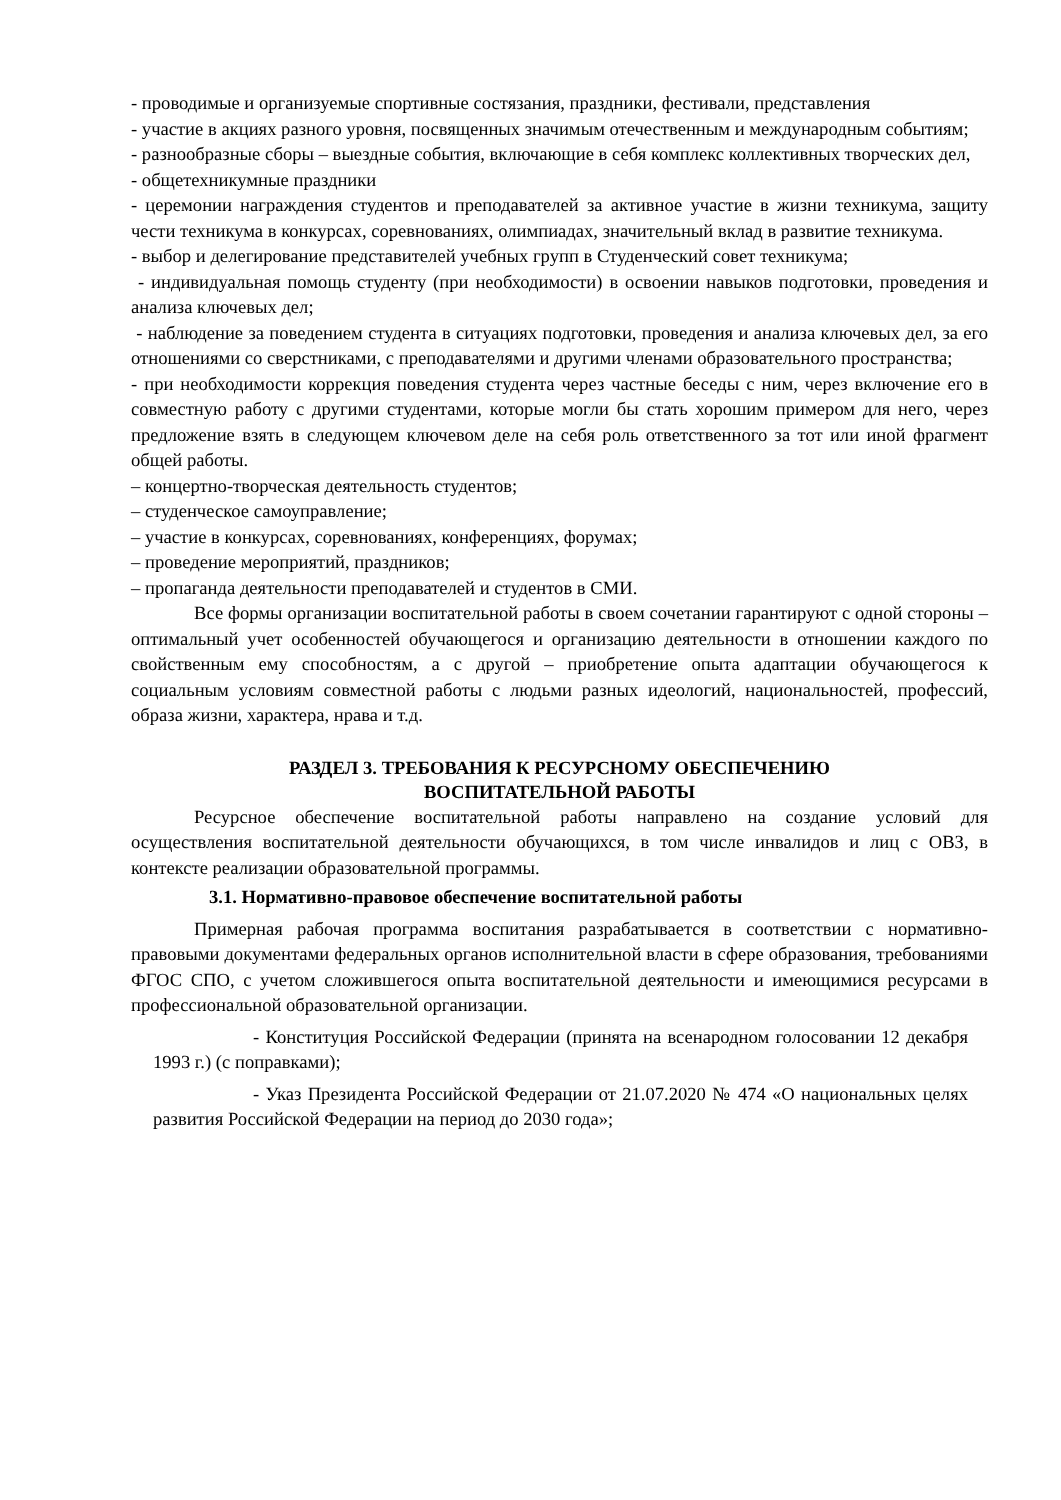- проводимые и организуемые спортивные состязания, праздники, фестивали, представления
- участие в акциях разного уровня, посвященных значимым отечественным и международным событиям;
- разнообразные сборы – выездные события, включающие в себя комплекс коллективных творческих дел,
- общетехникумные праздники
- церемонии награждения студентов и преподавателей за активное участие в жизни техникума, защиту чести техникума в конкурсах, соревнованиях, олимпиадах, значительный вклад в развитие техникума.
- выбор и делегирование представителей учебных групп в Студенческий совет техникума;
- индивидуальная помощь студенту (при необходимости) в освоении навыков подготовки, проведения и анализа ключевых дел;
- наблюдение за поведением студента в ситуациях подготовки, проведения и анализа ключевых дел, за его отношениями со сверстниками, с преподавателями и другими членами образовательного пространства;
- при необходимости коррекция поведения студента через частные беседы с ним, через включение его в совместную работу с другими студентами, которые могли бы стать хорошим примером для него, через предложение взять в следующем ключевом деле на себя роль ответственного за тот или иной фрагмент общей работы.
– концертно-творческая деятельность студентов;
– студенческое самоуправление;
– участие в конкурсах, соревнованиях, конференциях, форумах;
– проведение мероприятий, праздников;
– пропаганда деятельности преподавателей и студентов в СМИ.
Все формы организации воспитательной работы в своем сочетании гарантируют с одной стороны – оптимальный учет особенностей обучающегося и организацию деятельности в отношении каждого по свойственным ему способностям, а с другой – приобретение опыта адаптации обучающегося к социальным условиям совместной работы с людьми разных идеологий, национальностей, профессий, образа жизни, характера, нрава и т.д.
РАЗДЕЛ 3. ТРЕБОВАНИЯ К РЕСУРСНОМУ ОБЕСПЕЧЕНИЮ
ВОСПИТАТЕЛЬНОЙ РАБОТЫ
Ресурсное обеспечение воспитательной работы направлено на создание условий для осуществления воспитательной деятельности обучающихся, в том числе инвалидов и лиц с ОВЗ, в контексте реализации образовательной программы.
3.1. Нормативно-правовое обеспечение воспитательной работы
Примерная рабочая программа воспитания разрабатывается в соответствии с нормативно-правовыми документами федеральных органов исполнительной власти в сфере образования, требованиями ФГОС СПО, с учетом сложившегося опыта воспитательной деятельности и имеющимися ресурсами в профессиональной образовательной организации.
- Конституция Российской Федерации (принята на всенародном голосовании 12 декабря 1993 г.) (с поправками);
- Указ Президента Российской Федерации от 21.07.2020 № 474 «О национальных целях развития Российской Федерации на период до 2030 года»;